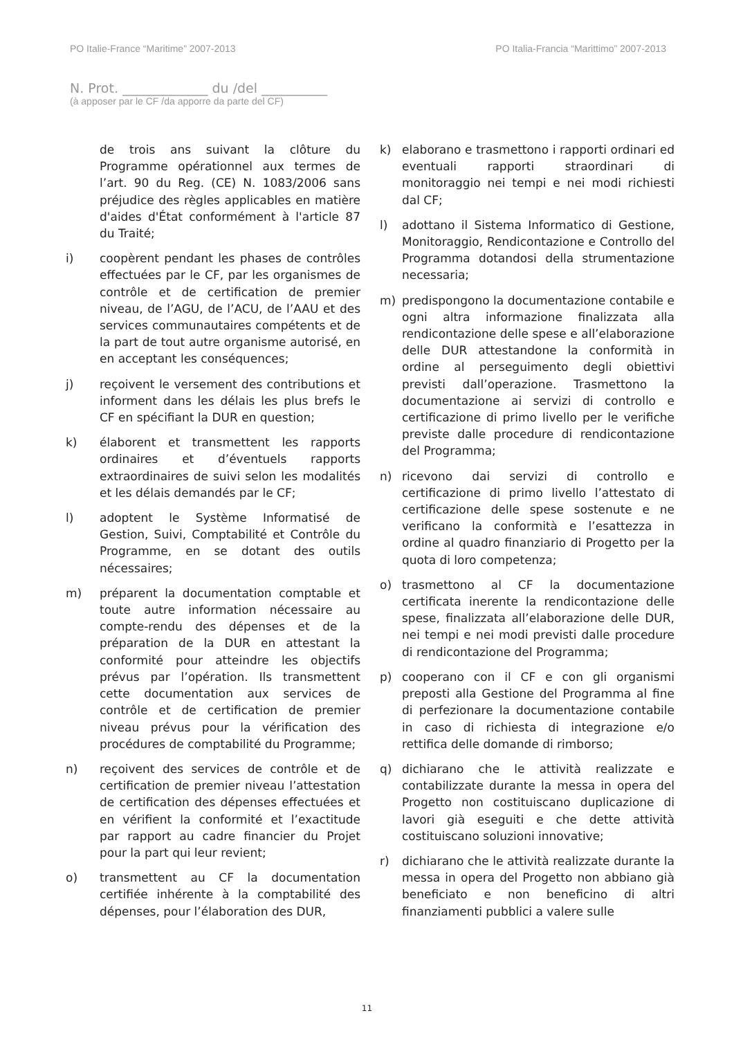PO Italie-France “Maritime” 2007-2013 PO Italia-Francia “Marittimo” 2007-2013
N. Prot. _____________ du /del __________
(à apposer par le CF /da apporre da parte del CF)
de trois ans suivant la clôture du Programme opérationnel aux termes de l’art. 90 du Reg. (CE) N. 1083/2006 sans préjudice des règles applicables en matière d'aides d'État conformément à l'article 87 du Traité;
i) coopèrent pendant les phases de contrôles effectuées par le CF, par les organismes de contrôle et de certification de premier niveau, de l’AGU, de l’ACU, de l’AAU et des services communautaires compétents et de la part de tout autre organisme autorisé, en en acceptant les conséquences;
j) reçoivent le versement des contributions et informent dans les délais les plus brefs le CF en spécifiant la DUR en question;
k) élaborent et transmettent les rapports ordinaires et d’éventuels rapports extraordinaires de suivi selon les modalités et les délais demandés par le CF;
l) adoptent le Système Informatisé de Gestion, Suivi, Comptabilité et Contrôle du Programme, en se dotant des outils nécessaires;
m) préparent la documentation comptable et toute autre information nécessaire au compte-rendu des dépenses et de la préparation de la DUR en attestant la conformité pour atteindre les objectifs prévus par l’opération. Ils transmettent cette documentation aux services de contrôle et de certification de premier niveau prévus pour la vérification des procédures de comptabilité du Programme;
n) reçoivent des services de contrôle et de certification de premier niveau l’attestation de certification des dépenses effectuées et en vérifient la conformité et l’exactitude par rapport au cadre financier du Projet pour la part qui leur revient;
o) transmettent au CF la documentation certifiée inhérente à la comptabilité des dépenses, pour l’élaboration des DUR,
k) elaborano e trasmettono i rapporti ordinari ed eventuali rapporti straordinari di monitoraggio nei tempi e nei modi richiesti dal CF;
l) adottano il Sistema Informatico di Gestione, Monitoraggio, Rendicontazione e Controllo del Programma dotandosi della strumentazione necessaria;
m) predispongono la documentazione contabile e ogni altra informazione finalizzata alla rendicontazione delle spese e all’elaborazione delle DUR attestandone la conformità in ordine al perseguimento degli obiettivi previsti dall’operazione. Trasmettono la documentazione ai servizi di controllo e certificazione di primo livello per le verifiche previste dalle procedure di rendicontazione del Programma;
n) ricevono dai servizi di controllo e certificazione di primo livello l’attestato di certificazione delle spese sostenute e ne verificano la conformità e l’esattezza in ordine al quadro finanziario di Progetto per la quota di loro competenza;
o) trasmettono al CF la documentazione certificata inerente la rendicontazione delle spese, finalizzata all’elaborazione delle DUR, nei tempi e nei modi previsti dalle procedure di rendicontazione del Programma;
p) cooperano con il CF e con gli organismi preposti alla Gestione del Programma al fine di perfezionare la documentazione contabile in caso di richiesta di integrazione e/o rettifica delle domande di rimborso;
q) dichiarano che le attività realizzate e contabilizzate durante la messa in opera del Progetto non costituiscano duplicazione di lavori già eseguiti e che dette attività costituiscano soluzioni innovative;
r) dichiarano che le attività realizzate durante la messa in opera del Progetto non abbiano già beneficiato e non beneficino di altri finanziamenti pubblici a valere sulle
11